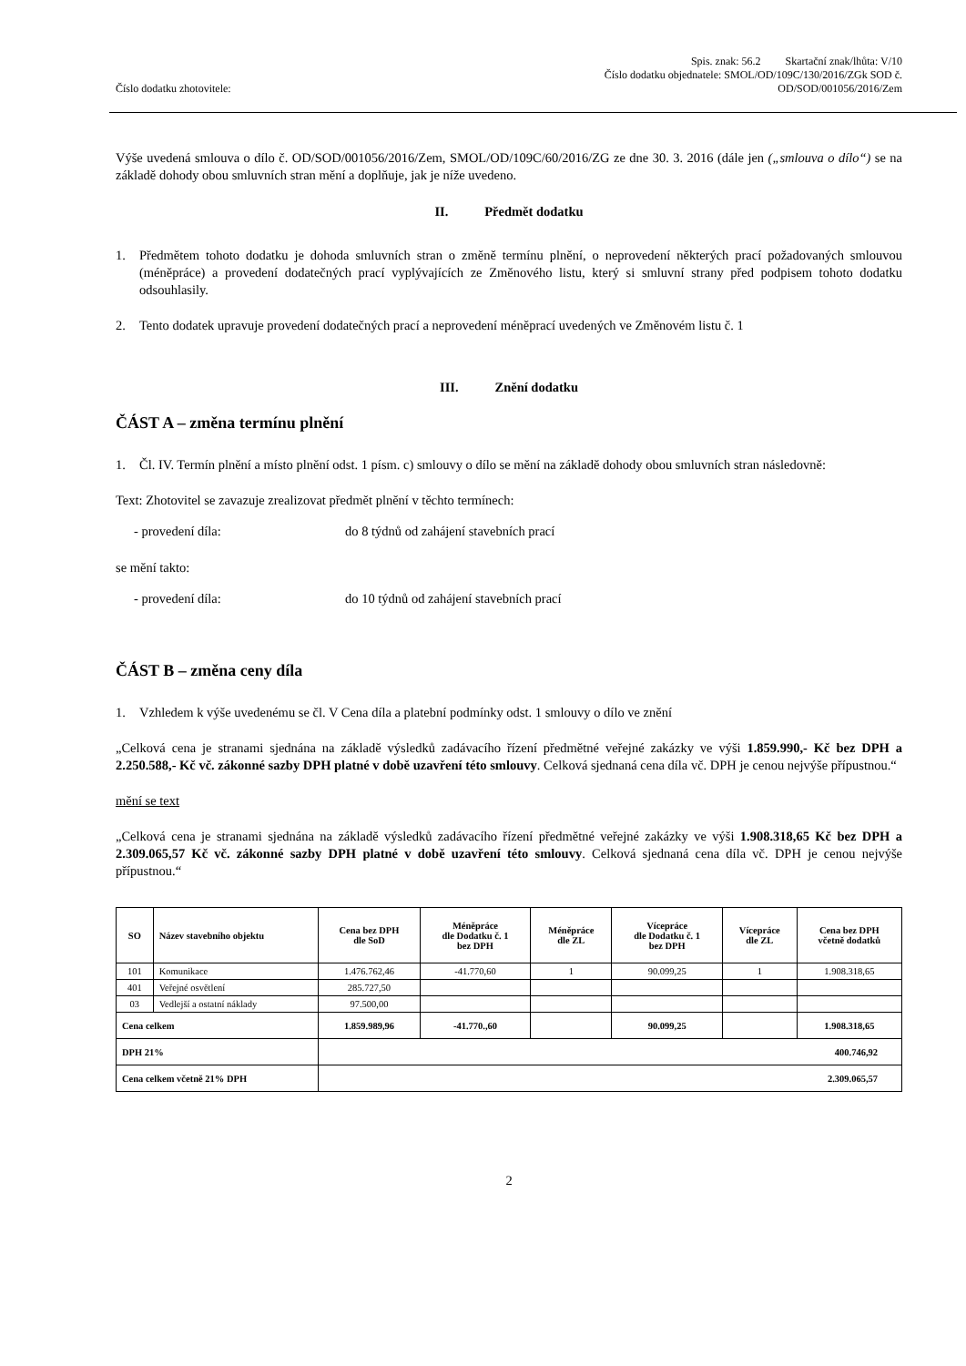Číslo dodatku zhotovitele:
Spis. znak: 56.2 Skartační znak/lhůta: V/10
Číslo dodatku objednatele: SMOL/OD/109C/130/2016/ZGk SOD č.
OD/SOD/001056/2016/Zem
Výše uvedená smlouva o dílo č. OD/SOD/001056/2016/Zem, SMOL/OD/109C/60/2016/ZG ze dne 30. 3. 2016 (dále jen („smlouva o dílo“) se na základě dohody obou smluvních stran mění a doplňuje, jak je níže uvedeno.
II. Předmět dodatku
1. Předmětem tohoto dodatku je dohoda smluvních stran o změně termínu plnění, o neprovedení některých prací požadovaných smlouvou (méněpráce) a provedení dodatečných prací vyplývajících ze Změnového listu, který si smluvní strany před podpisem tohoto dodatku odsouhlasily.
2. Tento dodatek upravuje provedení dodatečných prací a neprovedení méněprací uvedených ve Změnovém listu č. 1
III. Znění dodatku
ČÁST A – změna termínu plnění
1. Čl. IV. Termín plnění a místo plnění odst. 1 písm. c) smlouvy o dílo se mění na základě dohody obou smluvních stran následovně:
Text: Zhotovitel se zavazuje zrealizovat předmět plnění v těchto termínech:
- provedení díla: do 8 týdnů od zahájení stavebních prací
se mění takto:
- provedení díla: do 10 týdnů od zahájení stavebních prací
ČÁST B – změna ceny díla
1. Vzhledem k výše uvedenému se čl. V Cena díla a platební podmínky odst. 1 smlouvy o dílo ve znění
„Celková cena je stranami sjednána na základě výsledků zadávacího řízení předmětné veřejné zakázky ve výši 1.859.990,- Kč bez DPH a 2.250.588,- Kč vč. zákonné sazby DPH platné v době uzavření této smlouvy. Celková sjednaná cena díla vč. DPH je cenou nejvýše přípustnou.“
mění se text
„Celková cena je stranami sjednána na základě výsledků zadávacího řízení předmětné veřejné zakázky ve výši 1.908.318,65 Kč bez DPH a 2.309.065,57 Kč vč. zákonné sazby DPH platné v době uzavření této smlouvy. Celková sjednaná cena díla vč. DPH je cenou nejvýše přípustnou.“
| SO | Název stavebního objektu | Cena bez DPH dle SoD | Méněpráce dle Dodatku č. 1 bez DPH | Méněpráce dle ZL | Vícepráce dle Dodatku č. 1 bez DPH | Vícepráce dle ZL | Cena bez DPH včetně dodatků |
| --- | --- | --- | --- | --- | --- | --- | --- |
| 101 | Komunikace | 1.476.762,46 | -41.770,60 | 1 | 90.099,25 | 1 | 1.908.318,65 |
| 401 | Veřejné osvětlení | 285.727,50 | | | | | |
| 03 | Vedlejší a ostatní náklady | 97.500,00 | | | | | |
| Cena celkem | | 1.859.989,96 | -41.770.,60 | | 90.099,25 | | 1.908.318,65 |
| DPH 21% | | 400.746,92 | | | | | |
| Cena celkem včetně 21% DPH | | 2.309.065,57 | | | | | |
2